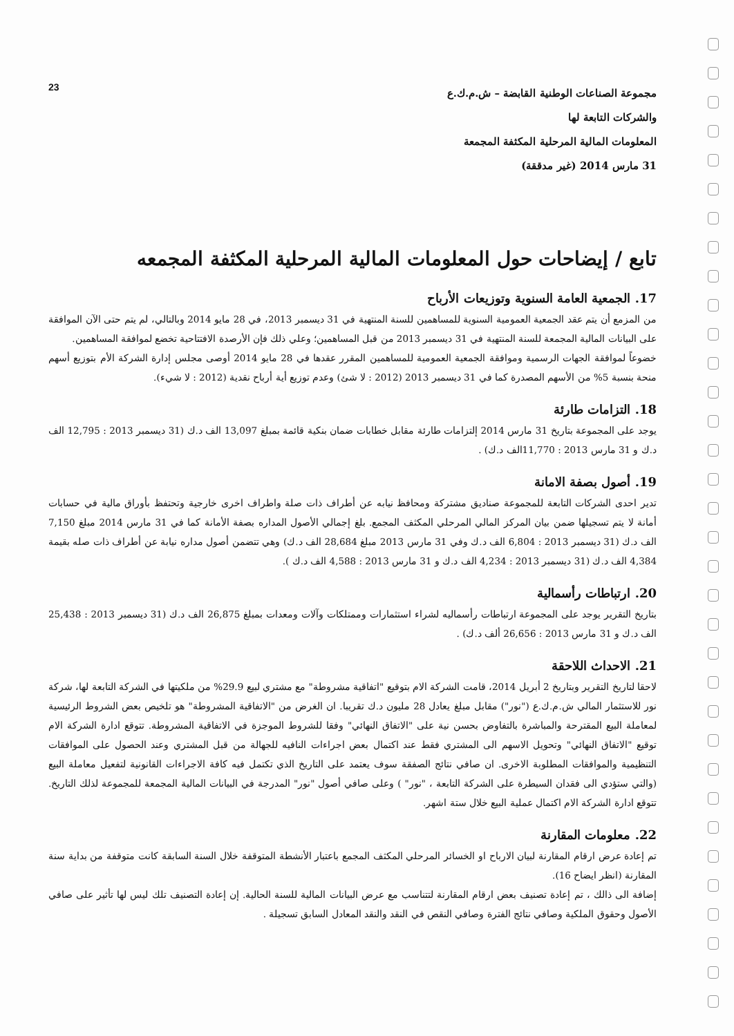مجموعة الصناعات الوطنية القابضة – ش.م.ك.ع
والشركات التابعة لها
المعلومات المالية المرحلية المكثفة المجمعة
31 مارس 2014 (غير مدققة)
23
تابع / إيضاحات حول المعلومات المالية المرحلية المكثفة المجمعه
17. الجمعية العامة السنوية وتوزيعات الأرباح
من المزمع أن يتم عقد الجمعية العمومية السنوية للمساهمين للسنة المنتهية في 31 ديسمبر 2013، في 28 مايو 2014 وبالتالي، لم يتم حتى الآن الموافقة على البيانات المالية المجمعة للسنة المنتهية في 31 ديسمبر 2013 من قبل المساهمين؛ وعلي ذلك فإن الأرصدة الافتتاحية تخضع لموافقة المساهمين.
خضوعاً لموافقة الجهات الرسمية وموافقة الجمعية العمومية للمساهمين المقرر عقدها في 28 مايو 2014 أوصى مجلس إدارة الشركة الأم بتوزيع أسهم منحة بنسبة 5% من الأسهم المصدرة كما في 31 ديسمبر 2013 (2012 : لا شئ) وعدم توزيع أية أرباح نقدية (2012 : لا شيء).
18. التزامات طارئة
يوجد على المجموعة بتاريخ 31 مارس 2014 إلتزامات طارئة مقابل خطابات ضمان بنكية قائمة بمبلغ 13,097 الف د.ك (31 ديسمبر 2013 : 12,795 الف د.ك و 31 مارس 2013 : 11,770الف د.ك) .
19. أصول بصفة الامانة
تدير احدى الشركات التابعة للمجموعة صناديق مشتركة ومحافظ نيابه عن أطراف ذات صلة واطراف اخرى خارجية وتحتفظ بأوراق مالية في حسابات أمانة لا يتم تسجيلها ضمن بيان المركز المالي المرحلي المكثف المجمع. بلغ إجمالي الأصول المداره بصفة الأمانة كما في 31 مارس 2014 مبلغ 7,150 الف د.ك (31 ديسمبر 2013 : 6,804 الف د.ك وفي 31 مارس 2013 مبلغ 28,684 الف د.ك) وهي تتضمن أصول مداره نيابة عن أطراف ذات صله بقيمة 4,384 الف د.ك (31 ديسمبر 2013 : 4,234 الف د.ك و 31 مارس 2013 : 4,588 الف د.ك ).
20. ارتباطات رأسمالية
بتاريخ التقرير يوجد على المجموعة ارتباطات رأسماليه لشراء استثمارات وممتلكات وآلات ومعدات بمبلغ 26,875 الف د.ك (31 ديسمبر 2013 : 25,438 الف د.ك و 31 مارس 2013 : 26,656 ألف د.ك) .
21. الاحداث اللاحقة
لاحقا لتاريخ التقرير وبتاريخ 2 أبريل 2014، قامت الشركة الام بتوقيع "اتفاقية مشروطة" مع مشتري لبيع 29.9% من ملكيتها في الشركة التابعة لها، شركة نور للاستثمار المالي ش.م.ك.ع ("نور") مقابل مبلغ يعادل 28 مليون د.ك تقريبا. ان الغرض من "الاتفاقية المشروطة" هو تلخيص بعض الشروط الرئيسية لمعاملة البيع المقترحة والمباشرة بالتفاوض بحسن نية على "الاتفاق النهائي" وفقا للشروط الموجزة في الاتفاقية المشروطة. تتوقع ادارة الشركة الام توقيع "الاتفاق النهائي" وتحويل الاسهم الى المشتري فقط عند اكتمال بعض اجراءات النافيه للجهالة من قبل المشتري وعند الحصول على الموافقات التنظيمية والموافقات المطلوبة الاخرى. ان صافي نتائج الصفقة سوف يعتمد على التاريخ الذي تكتمل فيه كافة الاجراءات القانونية لتفعيل معاملة البيع (والتي ستؤدي الى فقدان السيطرة على الشركة التابعة ، "نور" ) وعلى صافي أصول "نور" المدرجة في البيانات المالية المجمعة للمجموعة لذلك التاريخ. تتوقع ادارة الشركة الام اكتمال عملية البيع خلال ستة اشهر.
22. معلومات المقارنة
تم إعادة عرض ارقام المقارنة لبيان الارباح او الخسائر المرحلي المكثف المجمع باعتبار الأنشطة المتوقفة خلال السنة السابقة كانت متوقفة من بداية سنة المقارنة (انظر ايضاح 16).
إضافة الى ذالك ، تم إعادة تصنيف بعض ارقام المقارنة لتتناسب مع عرض البيانات المالية للسنة الحالية. إن إعادة التصنيف تلك ليس لها تأثير على صافي الأصول وحقوق الملكية وصافي نتائج الفترة وصافي النقص في النقد والنقد المعادل السابق تسجيلة .